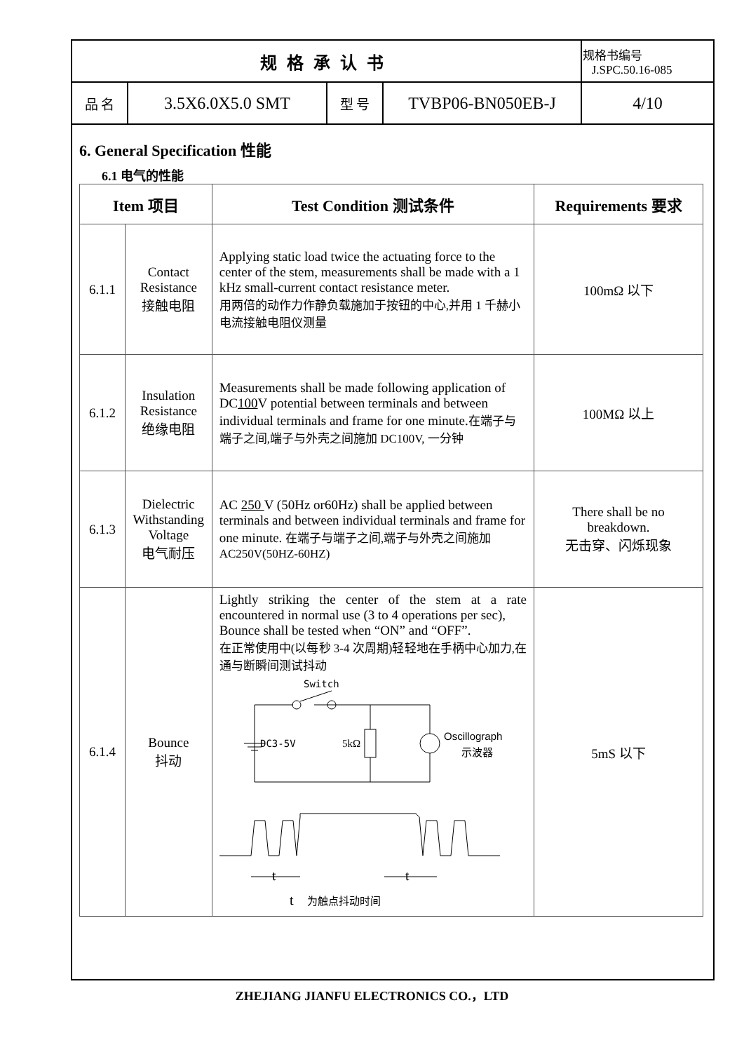| 规格承认书 | | | | 规格书编号 J.SPC.50.16-085 |
| 品 名 | 3.5X6.0X5.0 SMT | 型 号 | TVBP06-BN050EB-J | 4/10 |
6. General Specification 性能
6.1 电气的性能
| Item 项目 | | Test Condition 测试条件 | Requirements 要求 |
| --- | --- | --- | --- |
| 6.1.1 | Contact Resistance 接触电阻 | Applying static load twice the actuating force to the center of the stem, measurements shall be made with a 1 kHz small-current contact resistance meter. 用两倍的动作力作静负载施加于按钮的中心,并用 1 千赫小电流接触电阻仪测量 | 100mΩ 以下 |
| 6.1.2 | Insulation Resistance 绝缘电阻 | Measurements shall be made following application of DC 100 V potential between terminals and between individual terminals and frame for one minute. 在端子与端子之间,端子与外壳之间施加 DC100V, 一分钟 | 100MΩ 以上 |
| 6.1.3 | Dielectric Withstanding Voltage 电气耐压 | AC 250 V (50Hz or60Hz) shall be applied between terminals and between individual terminals and frame for one minute. 在端子与端子之间,端子与外壳之间施加 AC250V(50HZ-60HZ) | There shall be no breakdown. 无击穿、闪烁现象 |
| 6.1.4 | Bounce 抖动 | Lightly striking the center of the stem at a rate encountered in normal use (3 to 4 operations per sec), Bounce shall be tested when “ON” and “OFF”. 在正常使用中(以每秒 3-4 次周期)轻轻地在手柄中心加力,在通与断瞬间测试抖动 Switch DC3-5V 5kΩ Oscillograph 示波器 t t t 为触点抖动时间 | 5mS 以下 |
ZHEJIANG JIANFU ELECTRONICS CO.，LTD